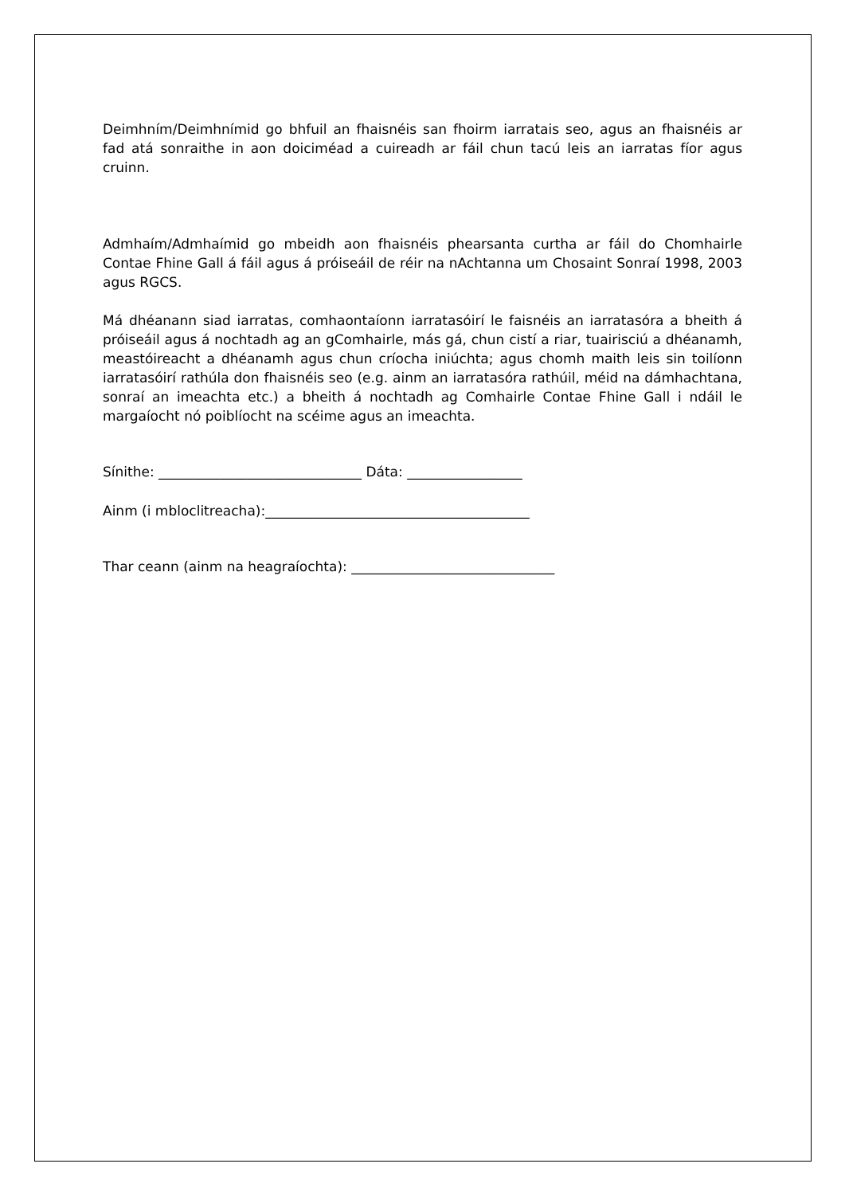Deimhním/Deimhnímid go bhfuil an fhaisnéis san fhoirm iarratais seo, agus an fhaisnéis ar fad atá sonraithe in aon doiciméad a cuireadh ar fáil chun tacú leis an iarratas fíor agus cruinn.
Admhaím/Admhaímid go mbeidh aon fhaisnéis phearsanta curtha ar fáil do Chomhairle Contae Fhine Gall á fáil agus á próiseáil de réir na nAchtanna um Chosaint Sonraí 1998, 2003 agus RGCS.
Má dhéanann siad iarratas, comhaontaíonn iarratasóirí le faisnéis an iarratasóra a bheith á próiseáil agus á nochtadh ag an gComhairle, más gá, chun cistí a riar, tuairisciú a dhéanamh, meastóireacht a dhéanamh agus chun críocha iniúchta; agus chomh maith leis sin toilíonn iarratasóirí rathúla don fhaisnéis seo (e.g. ainm an iarratasóra rathúil, méid na dámhachtana, sonraí an imeachta etc.) a bheith á nochtadh ag Comhairle Contae Fhine Gall i ndáil le margaíocht nó poiblíocht na scéime agus an imeachta.
Sínithe: ______________________________ Dáta: _________________
Ainm (i mbloclitreacha):_______________________________________
Thar ceann (ainm na heagraíochta): ______________________________